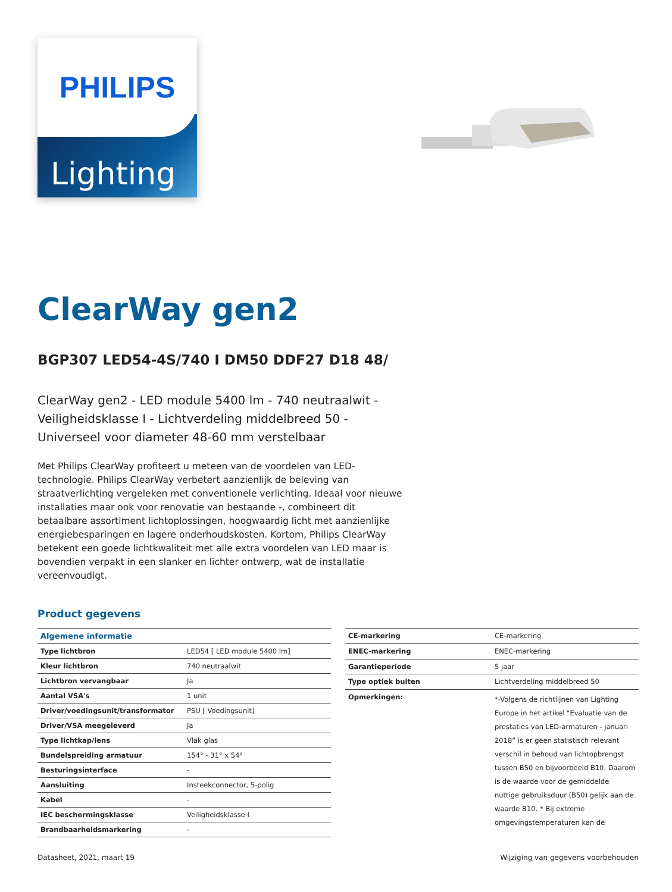PHILIPS
Lighting
ClearWay gen2
BGP307 LED54-4S/740 I DM50 DDF27 D18 48/
ClearWay gen2 - LED module 5400 lm - 740 neutraalwit - Veiligheidsklasse I - Lichtverdeling middelbreed 50 - Universeel voor diameter 48-60 mm verstelbaar
Met Philips ClearWay profiteert u meteen van de voordelen van LED-technologie. Philips ClearWay verbetert aanzienlijk de beleving van straatverlichting vergeleken met conventionele verlichting. Ideaal voor nieuwe installaties maar ook voor renovatie van bestaande -, combineert dit betaalbare assortiment lichtoplossingen, hoogwaardig licht met aanzienlijke energiebesparingen en lagere onderhoudskosten. Kortom, Philips ClearWay betekent een goede lichtkwaliteit met alle extra voordelen van LED maar is bovendien verpakt in een slanker en lichter ontwerp, wat de installatie vereenvoudigt.
Product gegevens
| Algemene informatie | |
| --- | --- |
| Type lichtbron | LED54 [ LED module 5400 lm] |
| Kleur lichtbron | 740 neutraalwit |
| Lichtbron vervangbaar | Ja |
| Aantal VSA's | 1 unit |
| Driver/voedingsunit/transformator | PSU [ Voedingsunit] |
| Driver/VSA meegeleverd | Ja |
| Type lichtkap/lens | Vlak glas |
| Bundelspreiding armatuur | 154° - 31° x 54° |
| Besturingsinterface | - |
| Aansluiting | Insteekconnector, 5-polig |
| Kabel | - |
| IEC beschermingsklasse | Veiligheidsklasse I |
| Brandbaarheidsmarkering | - |
| CE-markering | CE-markering |
| ENEC-markering | ENEC-markering |
| Garantieperiode | 5 jaar |
| Type optiek buiten | Lichtverdeling middelbreed 50 |
| Opmerkingen: | *-Volgens de richtlijnen van Lighting Europe in het artikel “Evaluatie van de prestaties van LED-armaturen - januari 2018” is er geen statistisch relevant verschil in behoud van lichtopbrengst tussen B50 en bijvoorbeeld B10. Daarom is de waarde voor de gemiddelde nuttige gebruiksduur (B50) gelijk aan de waarde B10. * Bij extreme omgevingstemperaturen kan de |
Datasheet, 2021, maart 19 Wijziging van gegevens voorbehouden